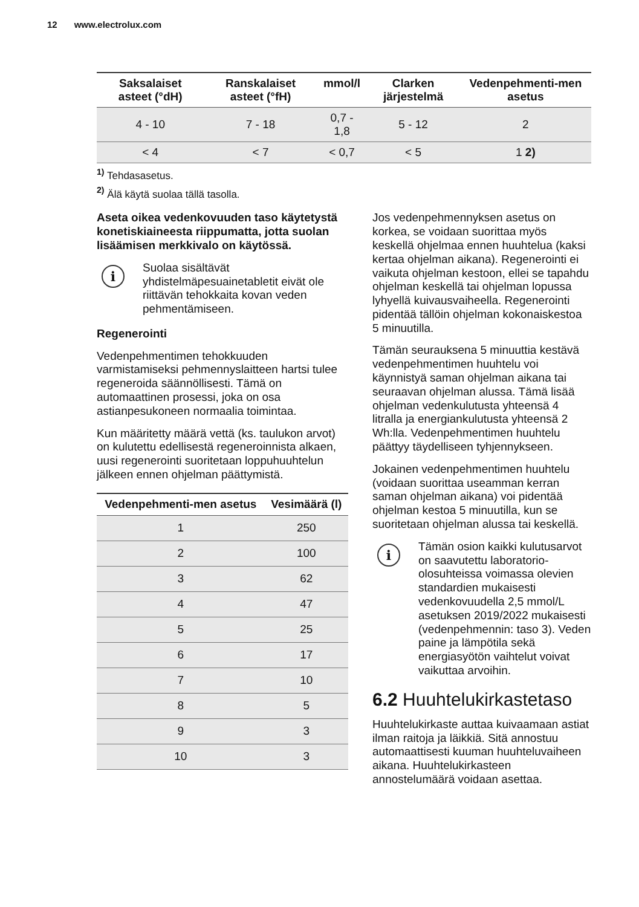12 www.electrolux.com
| Saksalaiset asteet (°dH) | Ranskalaiset asteet (°fH) | mmol/l | Clarken järjestelmä | Vedenpehmenti-men asetus |
| --- | --- | --- | --- | --- |
| 4 - 10 | 7 - 18 | 0,7 - 1,8 | 5 - 12 | 2 |
| < 4 | < 7 | < 0,7 | < 5 | 1 2) |
<sup>1)</sup> Tehdasasetus.
<sup>2)</sup> Älä käytä suolaa tällä tasolla.
Aseta oikea vedenkovuuden taso käytetystä konetiskiaineesta riippumatta, jotta suolan lisäämisen merkkivalo on käytössä.
i
Suolaa sisältävät yhdistelmäpesuainetabletit eivät ole riittävän tehokkaita kovan veden pehmentämiseen.
Regenerointi
Vedenpehmentimen tehokkuuden varmistamiseksi pehmennyslaitteen hartsi tulee regeneroida säännöllisesti. Tämä on automaattinen prosessi, joka on osa astianpesukoneen normaalia toimintaa.
Kun määritetty määrä vettä (ks. taulukon arvot) on kulutettu edellisestä regeneroinnista alkaen, uusi regenerointi suoritetaan loppuhuuhtelun jälkeen ennen ohjelman päättymistä.
| Vedenpehmenti-men asetus | Vesimäärä (l) |
| --- | --- |
| 1 | 250 |
| 2 | 100 |
| 3 | 62 |
| 4 | 47 |
| 5 | 25 |
| 6 | 17 |
| 7 | 10 |
| 8 | 5 |
| 9 | 3 |
| 10 | 3 |
Jos vedenpehmennyksen asetus on korkea, se voidaan suorittaa myös keskellä ohjelmaa ennen huuhtelua (kaksi kertaa ohjelman aikana). Regenerointi ei vaikuta ohjelman kestoon, ellei se tapahdu ohjelman keskellä tai ohjelman lopussa lyhyellä kuivausvaiheella. Regenerointi pidentää tällöin ohjelman kokonaiskestoa 5 minuutilla.
Tämän seurauksena 5 minuuttia kestävä vedenpehmentimen huuhtelu voi käynnistyä saman ohjelman aikana tai seuraavan ohjelman alussa. Tämä lisää ohjelman vedenkulutusta yhteensä 4 litralla ja energiankulutusta yhteensä 2 Wh:lla. Vedenpehmentimen huuhtelu päättyy täydelliseen tyhjennykseen.
Jokainen vedenpehmentimen huuhtelu (voidaan suorittaa useamman kerran saman ohjelman aikana) voi pidentää ohjelman kestoa 5 minuutilla, kun se suoritetaan ohjelman alussa tai keskellä.
i
Tämän osion kaikki kulutusarvot on saavutettu laboratorio-olosuhteissa voimassa olevien standardien mukaisesti vedenkovuudella 2,5 mmol/L asetuksen 2019/2022 mukaisesti (vedenpehmennin: taso 3). Veden paine ja lämpötila sekä energiasyötön vaihtelut voivat vaikuttaa arvoihin.
6.2 Huuhtelukirkastetaso
Huuhtelukirkaste auttaa kuivaamaan astiat ilman raitoja ja läikkiä. Sitä annostuu automaattisesti kuuman huuhteluvaiheen aikana. Huuhtelukirkasteen annostelumäärä voidaan asettaa.